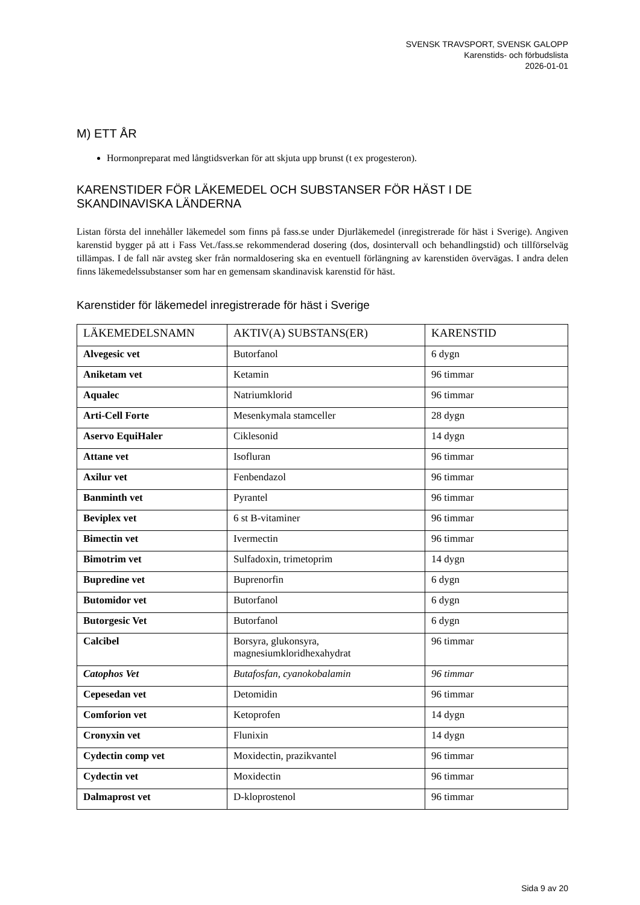SVENSK TRAVSPORT, SVENSK GALOPP
Karenstids- och förbudslista
2026-01-01
M) ETT ÅR
Hormonpreparat med långtidsverkan för att skjuta upp brunst (t ex progesteron).
KARENSTIDER FÖR LÄKEMEDEL OCH SUBSTANSER FÖR HÄST I DE SKANDINAVISKA LÄNDERNA
Listan första del innehåller läkemedel som finns på fass.se under Djurläkemedel (inregistrerade för häst i Sverige). Angiven karenstid bygger på att i Fass Vet./fass.se rekommenderad dosering (dos, dosintervall och behandlingstid) och tillförselväg tillämpas. I de fall när avsteg sker från normaldosering ska en eventuell förlängning av karenstiden övervägas. I andra delen finns läkemedelssubstanser som har en gemensam skandinavisk karenstid för häst.
Karenstider för läkemedel inregistrerade för häst i Sverige
| LÄKEMEDELSNAMN | AKTIV(A) SUBSTANS(ER) | KARENSTID |
| --- | --- | --- |
| Alvegesic vet | Butorfanol | 6 dygn |
| Aniketam vet | Ketamin | 96 timmar |
| Aqualec | Natriumklorid | 96 timmar |
| Arti-Cell Forte | Mesenkymala stamceller | 28 dygn |
| Aservo EquiHaler | Ciklesonid | 14 dygn |
| Attane vet | Isofluran | 96 timmar |
| Axilur vet | Fenbendazol | 96 timmar |
| Banminth vet | Pyrantel | 96 timmar |
| Beviplex vet | 6 st B-vitaminer | 96 timmar |
| Bimectin vet | Ivermectin | 96 timmar |
| Bimotrim vet | Sulfadoxin, trimetoprim | 14 dygn |
| Bupredine vet | Buprenorfin | 6 dygn |
| Butomidor vet | Butorfanol | 6 dygn |
| Butorgesic Vet | Butorfanol | 6 dygn |
| Calcibel | Borsyra, glukonsyra, magnesiumkloridhexahydrat | 96 timmar |
| Catophos Vet | Butafosfan, cyanokobalamin | 96 timmar |
| Cepesedan vet | Detomidin | 96 timmar |
| Comforion vet | Ketoprofen | 14 dygn |
| Cronyxin vet | Flunixin | 14 dygn |
| Cydectin comp vet | Moxidectin, prazikvantel | 96 timmar |
| Cydectin vet | Moxidectin | 96 timmar |
| Dalmaprost vet | D-kloprostenol | 96 timmar |
Sida 9 av 20